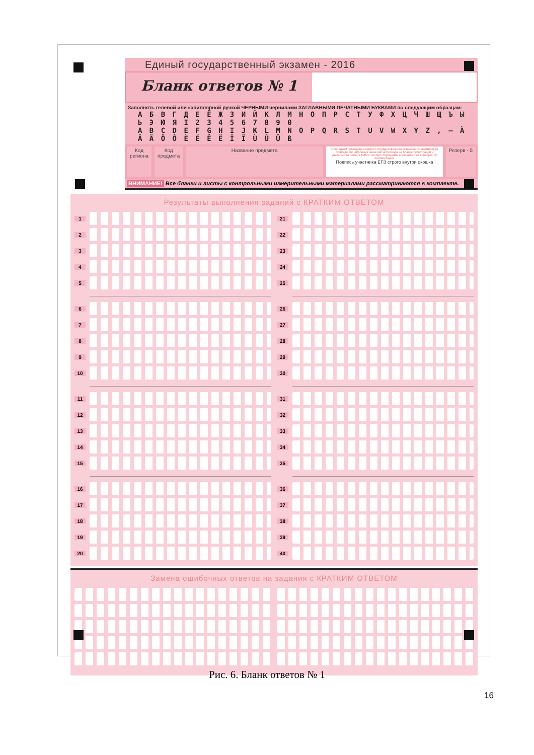Единый государственный экзамен - 2016
Бланк ответов № 1
Заполнять гелевой или капиллярной ручкой ЧЕРНЫМИ чернилами ЗАГЛАВНЫМИ ПЕЧАТНЫМИ БУКВАМИ по следующим образцам:
А Б В Г Д Е Ё Ж З И Й К Л М Н О П Р С Т У Ф Х Ц Ч Ш Щ Ъ Ы Ь Э Ю Я I 2 3 4 5 6 7 8 9 0
A B C D E F G H I J K L M N O P Q R S T U V W X Y Z , – À Â Ä Ö Ô È É Ê Ë Î Ï Ù Û Ü ß
Код
региона
Код
предмета
Название предмета
С порядком проведения единого государственного экзамена ознакомлен(-а). Совпадение цифровых значений штрихкода на бланке регистрации и уникального номера КИМ с соответствующими значениями на конверте ИК подтверждаю.
Подпись участника ЕГЭ строго внутри окошка
Резерв - 5
ВНИМАНИЕ! Все бланки и листы с контрольными измерительными материалами рассматриваются в комплекте.
Результаты выполнения заданий с КРАТКИМ ОТВЕТОМ
1
2
3
4
5
6
7
8
9
10
11
12
13
14
15
16
17
18
19
20
21
22
23
24
25
26
27
28
29
30
31
32
33
34
35
36
37
38
39
40
Замена ошибочных ответов на задания с КРАТКИМ ОТВЕТОМ
Рис. 6. Бланк ответов № 1
16